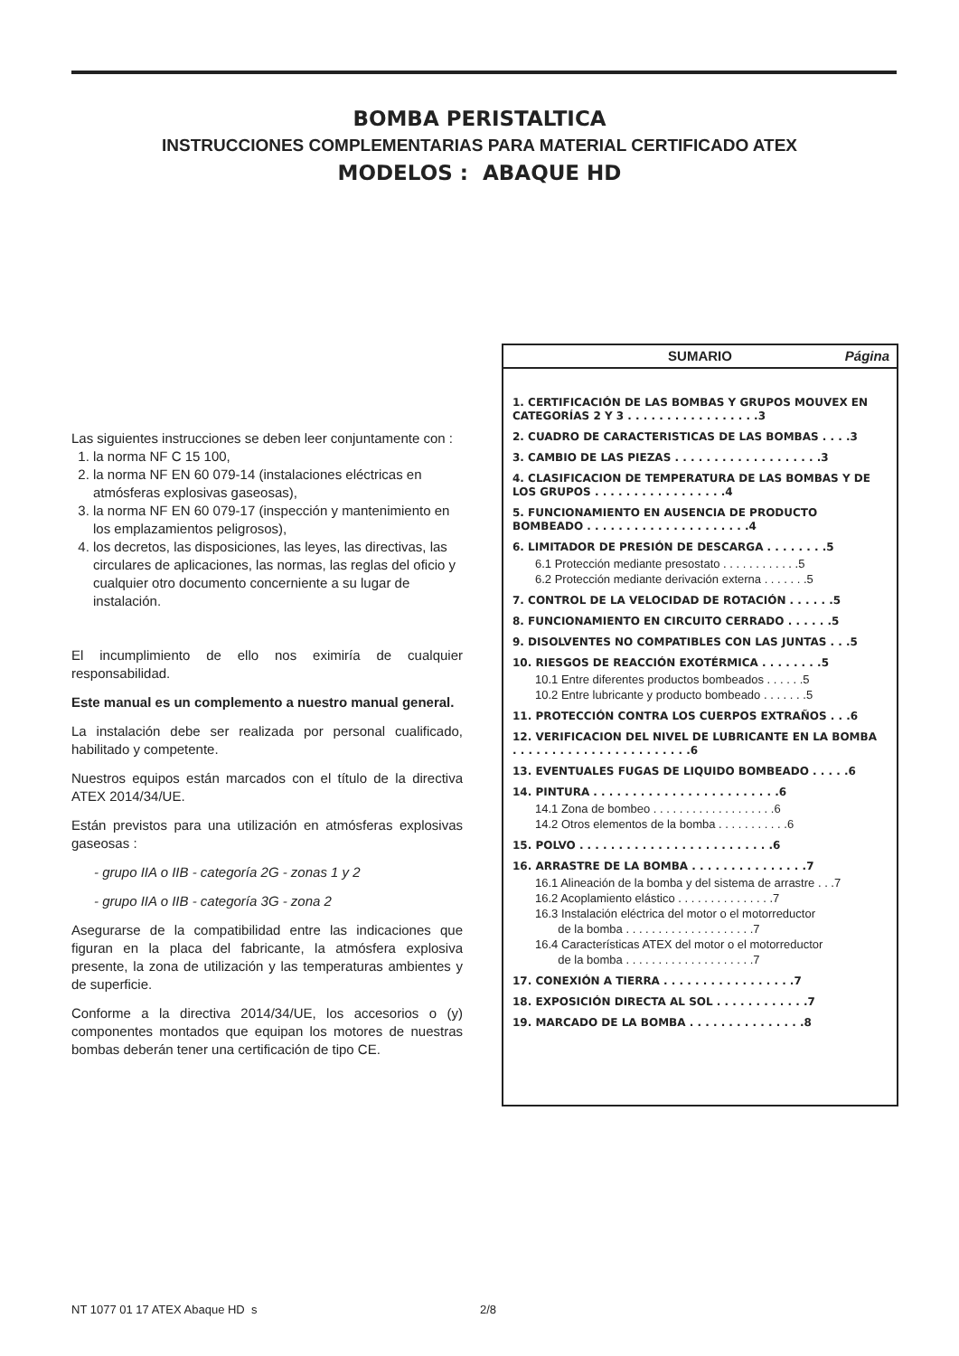BOMBA PERISTALTICA
INSTRUCCIONES COMPLEMENTARIAS PARA MATERIAL CERTIFICADO ATEX
MODELOS : ABAQUE HD
Las siguientes instrucciones se deben leer conjuntamente con :
1. la norma NF C 15 100,
2. la norma NF EN 60 079-14 (instalaciones eléctricas en atmósferas explosivas gaseosas),
3. la norma NF EN 60 079-17 (inspección y mantenimiento en los emplazamientos peligrosos),
4. los decretos, las disposiciones, las leyes, las directivas, las circulares de aplicaciones, las normas, las reglas del oficio y cualquier otro documento concerniente a su lugar de instalación.
El incumplimiento de ello nos eximiría de cualquier responsabilidad.
Este manual es un complemento a nuestro manual general.
La instalación debe ser realizada por personal cualificado, habilitado y competente.
Nuestros equipos están marcados con el título de la directiva ATEX 2014/34/UE.
Están previstos para una utilización en atmósferas explosivas gaseosas :
- grupo IIA o IIB - categoría 2G - zonas 1 y 2
- grupo IIA o IIB - categoría 3G - zona 2
Asegurarse de la compatibilidad entre las indicaciones que figuran en la placa del fabricante, la atmósfera explosiva presente, la zona de utilización y las temperaturas ambientes y de superficie.
Conforme a la directiva 2014/34/UE, los accesorios o (y) componentes montados que equipan los motores de nuestras bombas deberán tener una certificación de tipo CE.
SUMARIO Página
1. CERTIFICACIÓN DE LAS BOMBAS Y GRUPOS MOUVEX EN CATEGORÍAS 2 Y 3 . . . . . . . . . . . . . . . . .3
2. CUADRO DE CARACTERISTICAS DE LAS BOMBAS . . . .3
3. CAMBIO DE LAS PIEZAS . . . . . . . . . . . . . . . . . . .3
4. CLASIFICACION DE TEMPERATURA DE LAS BOMBAS Y DE LOS GRUPOS . . . . . . . . . . . . . . . . .4
5. FUNCIONAMIENTO EN AUSENCIA DE PRODUCTO BOMBEADO . . . . . . . . . . . . . . . . . . . . .4
6. LIMITADOR DE PRESIÓN DE DESCARGA . . . . . . . .5
6.1 Protección mediante presostato . . . . . . . . . . . .5
6.2 Protección mediante derivación externa . . . . . . .5
7. CONTROL DE LA VELOCIDAD DE ROTACIÓN . . . . . .5
8. FUNCIONAMIENTO EN CIRCUITO CERRADO . . . . . .5
9. DISOLVENTES NO COMPATIBLES CON LAS JUNTAS . . .5
10. RIESGOS DE REACCIÓN EXOTÉRMICA . . . . . . . .5
10.1 Entre diferentes productos bombeados . . . . . .5
10.2 Entre lubricante y producto bombeado . . . . . . .5
11. PROTECCIÓN CONTRA LOS CUERPOS EXTRAÑOS . . .6
12. VERIFICACION DEL NIVEL DE LUBRICANTE EN LA BOMBA . . . . . . . . . . . . . . . . . . . . . . .6
13. EVENTUALES FUGAS DE LIQUIDO BOMBEADO . . . . .6
14. PINTURA . . . . . . . . . . . . . . . . . . . . . . . .6
14.1 Zona de bombeo . . . . . . . . . . . . . . . . . . .6
14.2 Otros elementos de la bomba . . . . . . . . . . .6
15. POLVO . . . . . . . . . . . . . . . . . . . . . . . . .6
16. ARRASTRE DE LA BOMBA . . . . . . . . . . . . . . .7
16.1 Alineación de la bomba y del sistema de arrastre . . .7
16.2 Acoplamiento elástico . . . . . . . . . . . . . . .7
16.3 Instalación eléctrica del motor o el motorreductor
de la bomba . . . . . . . . . . . . . . . . . . . .7
16.4 Características ATEX del motor o el motorreductor
de la bomba . . . . . . . . . . . . . . . . . . . .7
17. CONEXIÓN A TIERRA . . . . . . . . . . . . . . . . .7
18. EXPOSICIÓN DIRECTA AL SOL . . . . . . . . . . . .7
19. MARCADO DE LA BOMBA . . . . . . . . . . . . . . .8
NT 1077 01 17 ATEX Abaque HD s 2/8